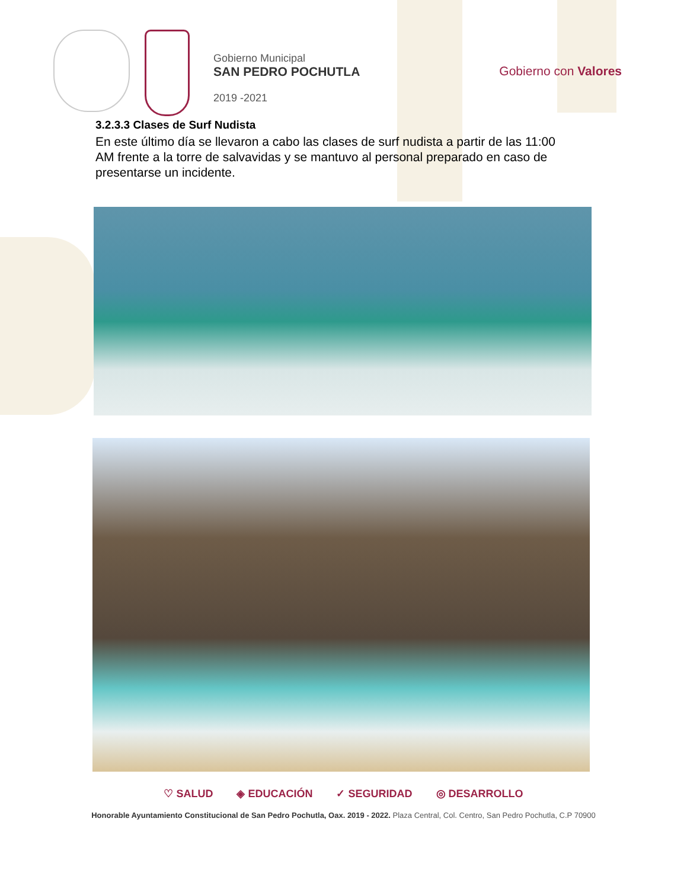Gobierno Municipal
SAN PEDRO POCHUTLA
2019 -2021
Gobierno con Valores
3.2.3.3 Clases de Surf Nudista
En este último día se llevaron a cabo las clases de surf nudista a partir de las 11:00 AM frente a la torre de salvavidas y se mantuvo al personal preparado en caso de presentarse un incidente.
♡ SALUD ◈ EDUCACIÓN ✓ SEGURIDAD ◎ DESARROLLO
Honorable Ayuntamiento Constitucional de San Pedro Pochutla, Oax. 2019 - 2022. Plaza Central, Col. Centro, San Pedro Pochutla, C.P 70900